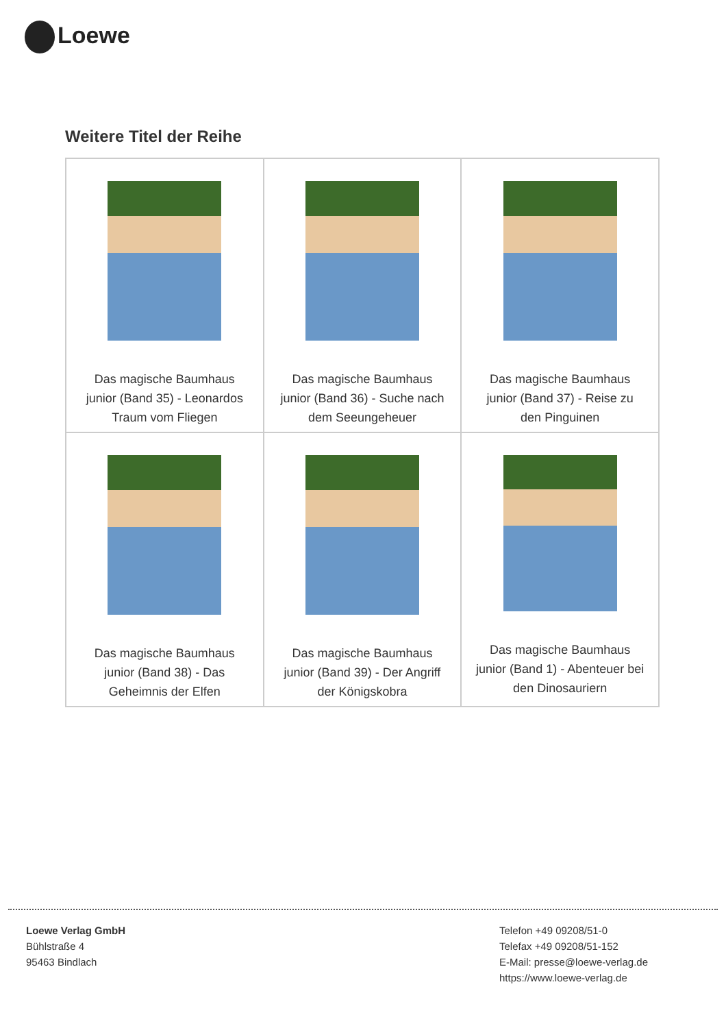Loewe
Weitere Titel der Reihe
| Das magische Baumhaus junior (Band 35) - Leonardos Traum vom Fliegen | Das magische Baumhaus junior (Band 36) - Suche nach dem Seeungeheuer | Das magische Baumhaus junior (Band 37) - Reise zu den Pinguinen |
| Das magische Baumhaus junior (Band 38) - Das Geheimnis der Elfen | Das magische Baumhaus junior (Band 39) - Der Angriff der Königskobra | Das magische Baumhaus junior (Band 1) - Abenteuer bei den Dinosauriern |
Loewe Verlag GmbH
Bühlstraße 4
95463 Bindlach
Telefon +49 09208/51-0
Telefax +49 09208/51-152
E-Mail: presse@loewe-verlag.de
https://www.loewe-verlag.de